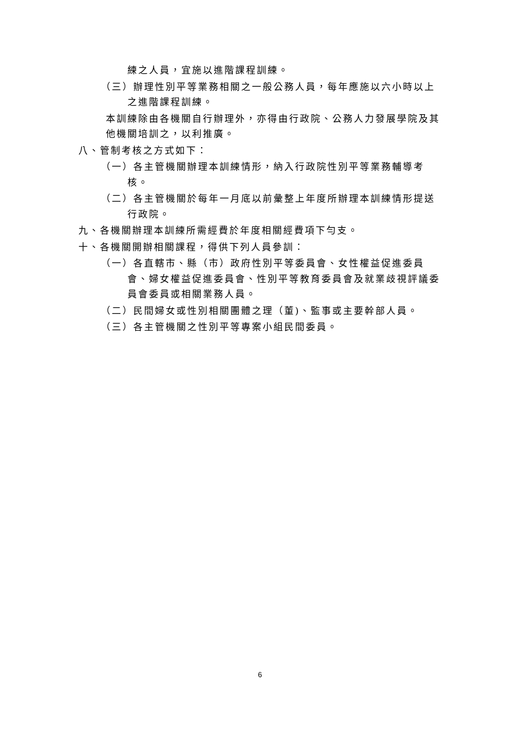練之人員，宜施以進階課程訓練。
（三）辦理性別平等業務相關之一般公務人員，每年應施以六小時以上之進階課程訓練。
本訓練除由各機關自行辦理外，亦得由行政院、公務人力發展學院及其他機關培訓之，以利推廣。
八、管制考核之方式如下：
（一）各主管機關辦理本訓練情形，納入行政院性別平等業務輔導考核。
（二）各主管機關於每年一月底以前彙整上年度所辦理本訓練情形提送行政院。
九、各機關辦理本訓練所需經費於年度相關經費項下勻支。
十、各機關開辦相關課程，得供下列人員參訓：
（一）各直轄市、縣（市）政府性別平等委員會、女性權益促進委員會、婦女權益促進委員會、性別平等教育委員會及就業歧視評議委員會委員或相關業務人員。
（二）民間婦女或性別相關團體之理（董)、監事或主要幹部人員。
（三）各主管機關之性別平等專案小組民間委員。
6